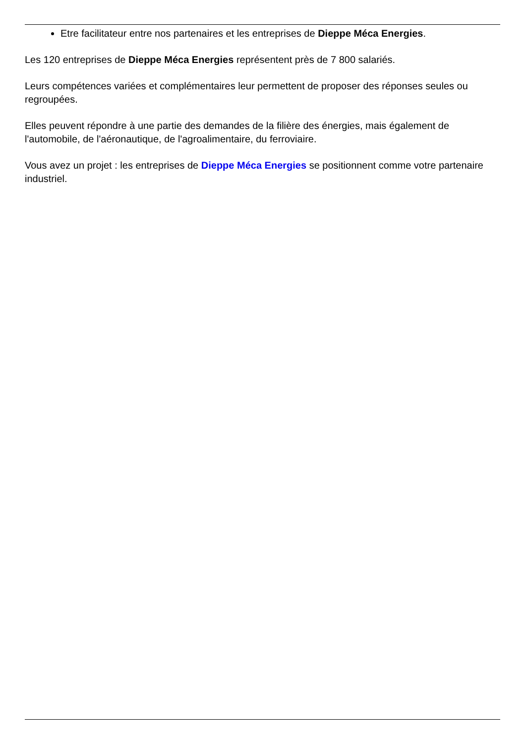Etre facilitateur entre nos partenaires et les entreprises de Dieppe Méca Energies.
Les 120 entreprises de Dieppe Méca Energies représentent près de 7 800 salariés.
Leurs compétences variées et complémentaires leur permettent de proposer des réponses seules ou regroupées.
Elles peuvent répondre à une partie des demandes de la filière des énergies, mais également de l'automobile, de l'aéronautique, de l'agroalimentaire, du ferroviaire.
Vous avez un projet : les entreprises de Dieppe Méca Energies se positionnent comme votre partenaire industriel.